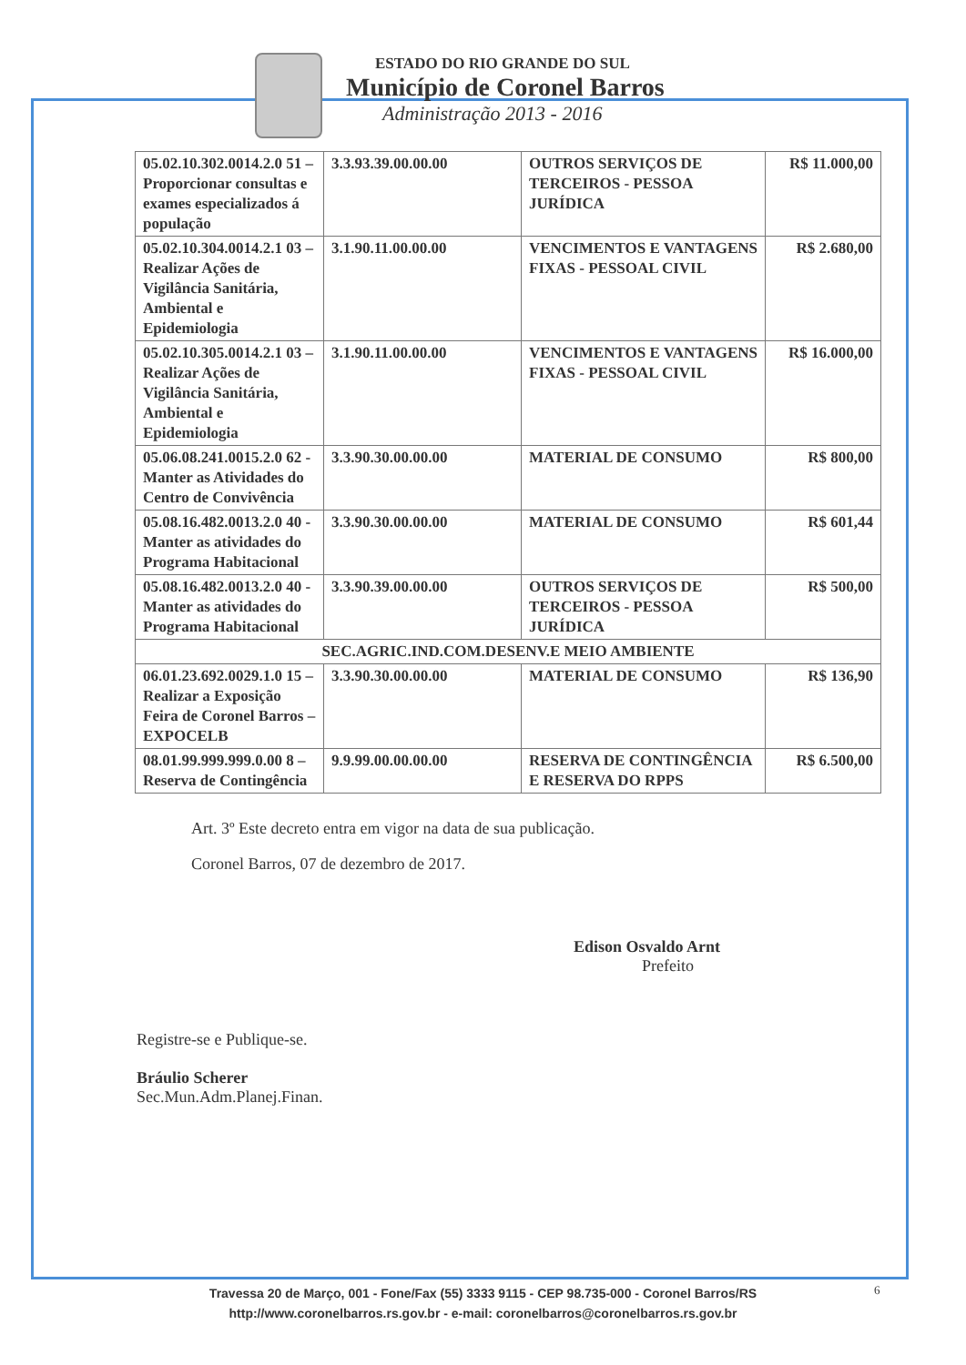ESTADO DO RIO GRANDE DO SUL
Município de Coronel Barros
Administração 2013 - 2016
| 05.02.10.302.0014.2.0 51 – Proporcionar consultas e exames especializados á população | 3.3.93.39.00.00.00 | OUTROS SERVIÇOS DE TERCEIROS - PESSOA JURÍDICA | R$ 11.000,00 |
| 05.02.10.304.0014.2.1 03 – Realizar Ações de Vigilância Sanitária, Ambiental e Epidemiologia | 3.1.90.11.00.00.00 | VENCIMENTOS E VANTAGENS FIXAS - PESSOAL CIVIL | R$ 2.680,00 |
| 05.02.10.305.0014.2.1 03 – Realizar Ações de Vigilância Sanitária, Ambiental e Epidemiologia | 3.1.90.11.00.00.00 | VENCIMENTOS E VANTAGENS FIXAS - PESSOAL CIVIL | R$ 16.000,00 |
| 05.06.08.241.0015.2.0 62 - Manter as Atividades do Centro de Convivência | 3.3.90.30.00.00.00 | MATERIAL DE CONSUMO | R$ 800,00 |
| 05.08.16.482.0013.2.0 40 - Manter as atividades do Programa Habitacional | 3.3.90.30.00.00.00 | MATERIAL DE CONSUMO | R$ 601,44 |
| 05.08.16.482.0013.2.0 40 - Manter as atividades do Programa Habitacional | 3.3.90.39.00.00.00 | OUTROS SERVIÇOS DE TERCEIROS - PESSOA JURÍDICA | R$ 500,00 |
| SEC.AGRIC.IND.COM.DESENV.E MEIO AMBIENTE | | | |
| 06.01.23.692.0029.1.0 15 – Realizar a Exposição Feira de Coronel Barros – EXPOCELB | 3.3.90.30.00.00.00 | MATERIAL DE CONSUMO | R$ 136,90 |
| 08.01.99.999.999.0.00 8 – Reserva de Contingência | 9.9.99.00.00.00.00 | RESERVA DE CONTINGÊNCIA E RESERVA DO RPPS | R$ 6.500,00 |
Art. 3º Este decreto entra em vigor na data de sua publicação.
Coronel Barros, 07 de dezembro de 2017.
Edison Osvaldo Arnt
Prefeito
Registre-se e Publique-se.
Bráulio Scherer
Sec.Mun.Adm.Planej.Finan.
Travessa 20 de Março, 001 - Fone/Fax (55) 3333 9115 - CEP 98.735-000 - Coronel Barros/RS
http://www.coronelbarros.rs.gov.br - e-mail: coronelbarros@coronelbarros.rs.gov.br
6